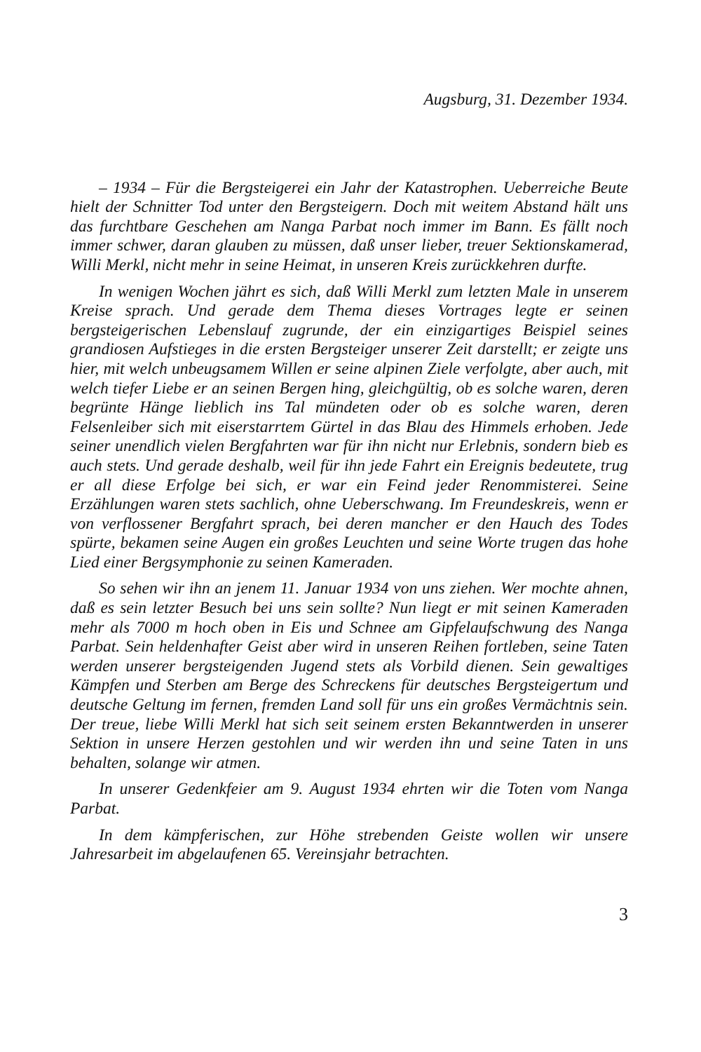Augsburg, 31. Dezember 1934.
– 1934 – Für die Bergsteigerei ein Jahr der Katastrophen. Ueberreiche Beute hielt der Schnitter Tod unter den Bergsteigern. Doch mit weitem Abstand hält uns das furchtbare Geschehen am Nanga Parbat noch immer im Bann. Es fällt noch immer schwer, daran glauben zu müssen, daß unser lieber, treuer Sektionskamerad, Willi Merkl, nicht mehr in seine Heimat, in unseren Kreis zurückkehren durfte.
In wenigen Wochen jährt es sich, daß Willi Merkl zum letzten Male in unserem Kreise sprach. Und gerade dem Thema dieses Vortrages legte er seinen bergsteigerischen Lebenslauf zugrunde, der ein einzigartiges Beispiel seines grandiosen Aufstieges in die ersten Bergsteiger unserer Zeit darstellt; er zeigte uns hier, mit welch unbeugsamem Willen er seine alpinen Ziele verfolgte, aber auch, mit welch tiefer Liebe er an seinen Bergen hing, gleichgültig, ob es solche waren, deren begrünte Hänge lieblich ins Tal mündeten oder ob es solche waren, deren Felsenleiber sich mit eiserstarrtem Gürtel in das Blau des Himmels erhoben. Jede seiner unendlich vielen Bergfahrten war für ihn nicht nur Erlebnis, sondern bieb es auch stets. Und gerade deshalb, weil für ihn jede Fahrt ein Ereignis bedeutete, trug er all diese Erfolge bei sich, er war ein Feind jeder Renommisterei. Seine Erzählungen waren stets sachlich, ohne Ueberschwang. Im Freundeskreis, wenn er von verflossener Bergfahrt sprach, bei deren mancher er den Hauch des Todes spürte, bekamen seine Augen ein großes Leuchten und seine Worte trugen das hohe Lied einer Bergsymphonie zu seinen Kameraden.
So sehen wir ihn an jenem 11. Januar 1934 von uns ziehen. Wer mochte ahnen, daß es sein letzter Besuch bei uns sein sollte? Nun liegt er mit seinen Kameraden mehr als 7000 m hoch oben in Eis und Schnee am Gipfelaufschwung des Nanga Parbat. Sein heldenhafter Geist aber wird in unseren Reihen fortleben, seine Taten werden unserer bergsteigenden Jugend stets als Vorbild dienen. Sein gewaltiges Kämpfen und Sterben am Berge des Schreckens für deutsches Bergsteigertum und deutsche Geltung im fernen, fremden Land soll für uns ein großes Vermächtnis sein. Der treue, liebe Willi Merkl hat sich seit seinem ersten Bekanntwerden in unserer Sektion in unsere Herzen gestohlen und wir werden ihn und seine Taten in uns behalten, solange wir atmen.
In unserer Gedenkfeier am 9. August 1934 ehrten wir die Toten vom Nanga Parbat.
In dem kämpferischen, zur Höhe strebenden Geiste wollen wir unsere Jahresarbeit im abgelaufenen 65. Vereinsjahr betrachten.
3